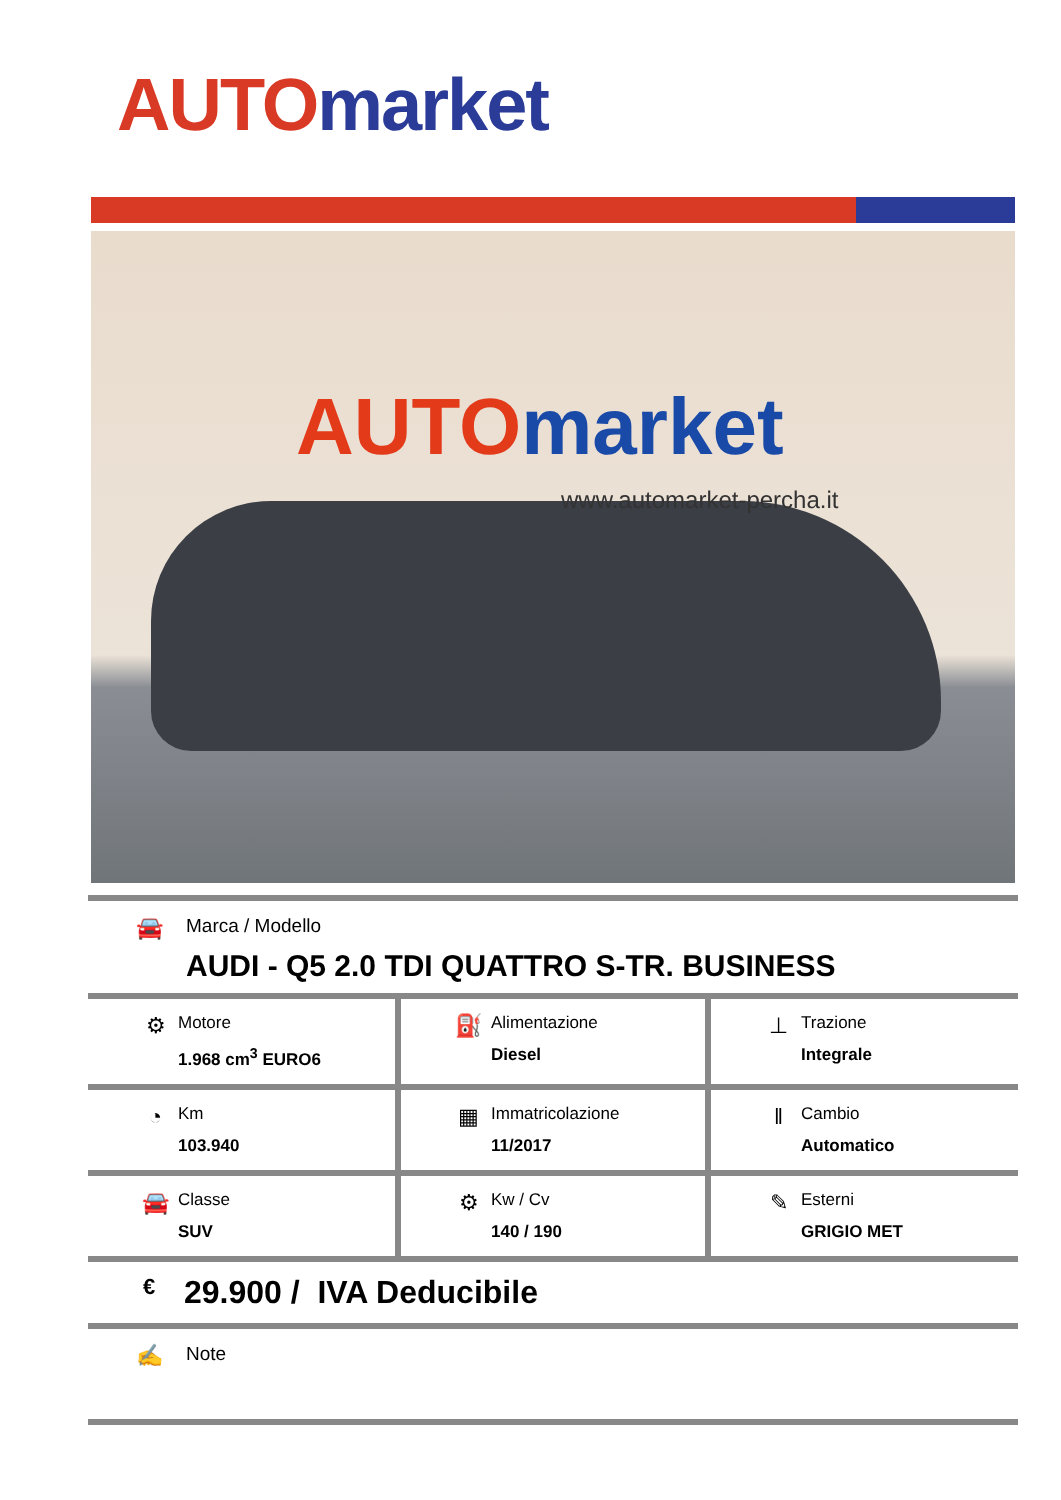AUTO market
AUTO market
www.automarket-percha.it
🚘
Marca / Modello
AUDI - Q5 2.0 TDI QUATTRO S-TR. BUSINESS
| ⚙ Motore 1.968 cm<sup>3</sup> EURO6 | ⛽ Alimentazione Diesel | ⊥ Trazione Integrale |
| ◔ Km 103.940 | ▦ Immatricolazione 11/2017 | ‖ Cambio Automatico |
| 🚘 Classe SUV | ⚙ Kw / Cv 140 / 190 | ✎ Esterni GRIGIO MET |
€
29.900 / IVA Deducibile
✍
Note